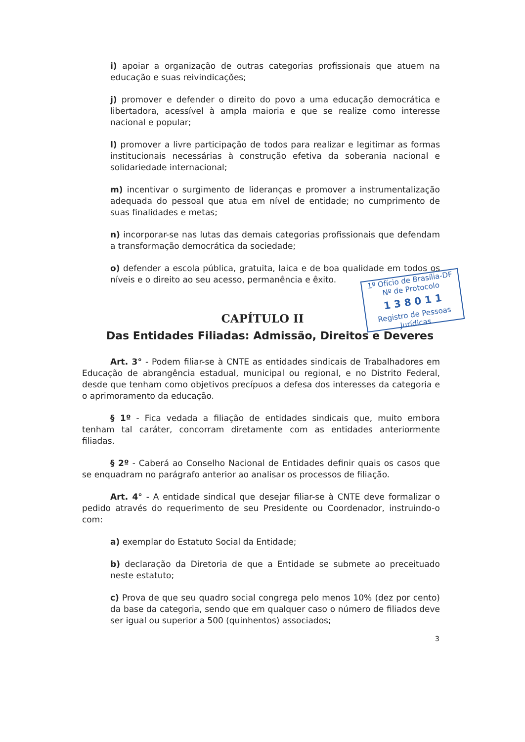1º Ofício de Brasília-DF
Nº de Protocolo
1 3 8 0 1 1
Registro de Pessoas Jurídicas
i) apoiar a organização de outras categorias profissionais que atuem na educação e suas reivindicações;
j) promover e defender o direito do povo a uma educação democrática e libertadora, acessível à ampla maioria e que se realize como interesse nacional e popular;
l) promover a livre participação de todos para realizar e legitimar as formas institucionais necessárias à construção efetiva da soberania nacional e solidariedade internacional;
m) incentivar o surgimento de lideranças e promover a instrumentalização adequada do pessoal que atua em nível de entidade; no cumprimento de suas finalidades e metas;
n) incorporar-se nas lutas das demais categorias profissionais que defendam a transformação democrática da sociedade;
o) defender a escola pública, gratuita, laica e de boa qualidade em todos os níveis e o direito ao seu acesso, permanência e êxito.
CAPÍTULO II
Das Entidades Filiadas: Admissão, Direitos e Deveres
Art. 3° - Podem filiar-se à CNTE as entidades sindicais de Trabalhadores em Educação de abrangência estadual, municipal ou regional, e no Distrito Federal, desde que tenham como objetivos precípuos a defesa dos interesses da categoria e o aprimoramento da educação.
§ 1º - Fica vedada a filiação de entidades sindicais que, muito embora tenham tal caráter, concorram diretamente com as entidades anteriormente filiadas.
§ 2º - Caberá ao Conselho Nacional de Entidades definir quais os casos que se enquadram no parágrafo anterior ao analisar os processos de filiação.
Art. 4° - A entidade sindical que desejar filiar-se à CNTE deve formalizar o pedido através do requerimento de seu Presidente ou Coordenador, instruindo-o com:
a) exemplar do Estatuto Social da Entidade;
b) declaração da Diretoria de que a Entidade se submete ao preceituado neste estatuto;
c) Prova de que seu quadro social congrega pelo menos 10% (dez por cento) da base da categoria, sendo que em qualquer caso o número de filiados deve ser igual ou superior a 500 (quinhentos) associados;
3